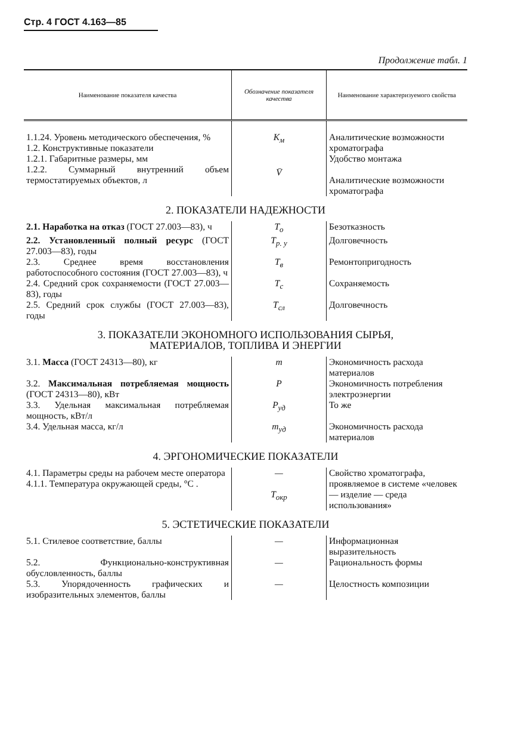Стр. 4 ГОСТ 4.163—85
Продолжение табл. 1
| Наименование показателя качества | Обозначение показателя качества | Наименование характеризуемого свойства |
| --- | --- | --- |
| 1.1.24. Уровень методического обеспечения, % 1.2. Конструктивные показатели 1.2.1. Габаритные размеры, мм 1.2.2. Суммарный внутренний объем термостатируемых объектов, л | K<sub>м</sub> V̄ | Аналитические возможности хроматографа Удобство монтажа Аналитические возможности хроматографа |
| 2. ПОКАЗАТЕЛИ НАДЕЖНОСТИ | | |
| 2.1. Наработка на отказ (ГОСТ 27.003—83), ч | T<sub>о</sub> | Безотказность |
| 2.2. Установленный полный ресурс (ГОСТ 27.003—83), годы | T<sub>р. у</sub> | Долговечность |
| 2.3. Среднее время восстановления работоспособного состояния (ГОСТ 27.003—83), ч | T<sub>в</sub> | Ремонтопригодность |
| 2.4. Средний срок сохраняемости (ГОСТ 27.003—83), годы | T<sub>с</sub> | Сохраняемость |
| 2.5. Средний срок службы (ГОСТ 27.003—83), годы | T<sub>сл</sub> | Долговечность |
| 3. ПОКАЗАТЕЛИ ЭКОНОМНОГО ИСПОЛЬЗОВАНИЯ СЫРЬЯ, МАТЕРИАЛОВ, ТОПЛИВА И ЭНЕРГИИ | | |
| 3.1. Масса (ГОСТ 24313—80), кг | m | Экономичность расхода материалов |
| 3.2. Максимальная потребляемая мощность (ГОСТ 24313—80), кВт | P | Экономичность потребления электроэнергии |
| 3.3. Удельная максимальная потребляемая мощность, кВт/л | P<sub>уд</sub> | То же |
| 3.4. Удельная масса, кг/л | m<sub>уд</sub> | Экономичность расхода материалов |
| 4. ЭРГОНОМИЧЕСКИЕ ПОКАЗАТЕЛИ | | |
| 4.1. Параметры среды на рабочем месте оператора 4.1.1. Температура окружающей среды, °C . | — T<sub>окр</sub> | Свойство хроматографа, проявляемое в системе «человек — изделие — среда использования» |
| 5. ЭСТЕТИЧЕСКИЕ ПОКАЗАТЕЛИ | | |
| 5.1. Стилевое соответствие, баллы | — | Информационная выразительность |
| 5.2. Функционально-конструктивная обусловленность, баллы | — | Рациональность формы |
| 5.3. Упорядоченность графических и изобразительных элементов, баллы | — | Целостность композиции |